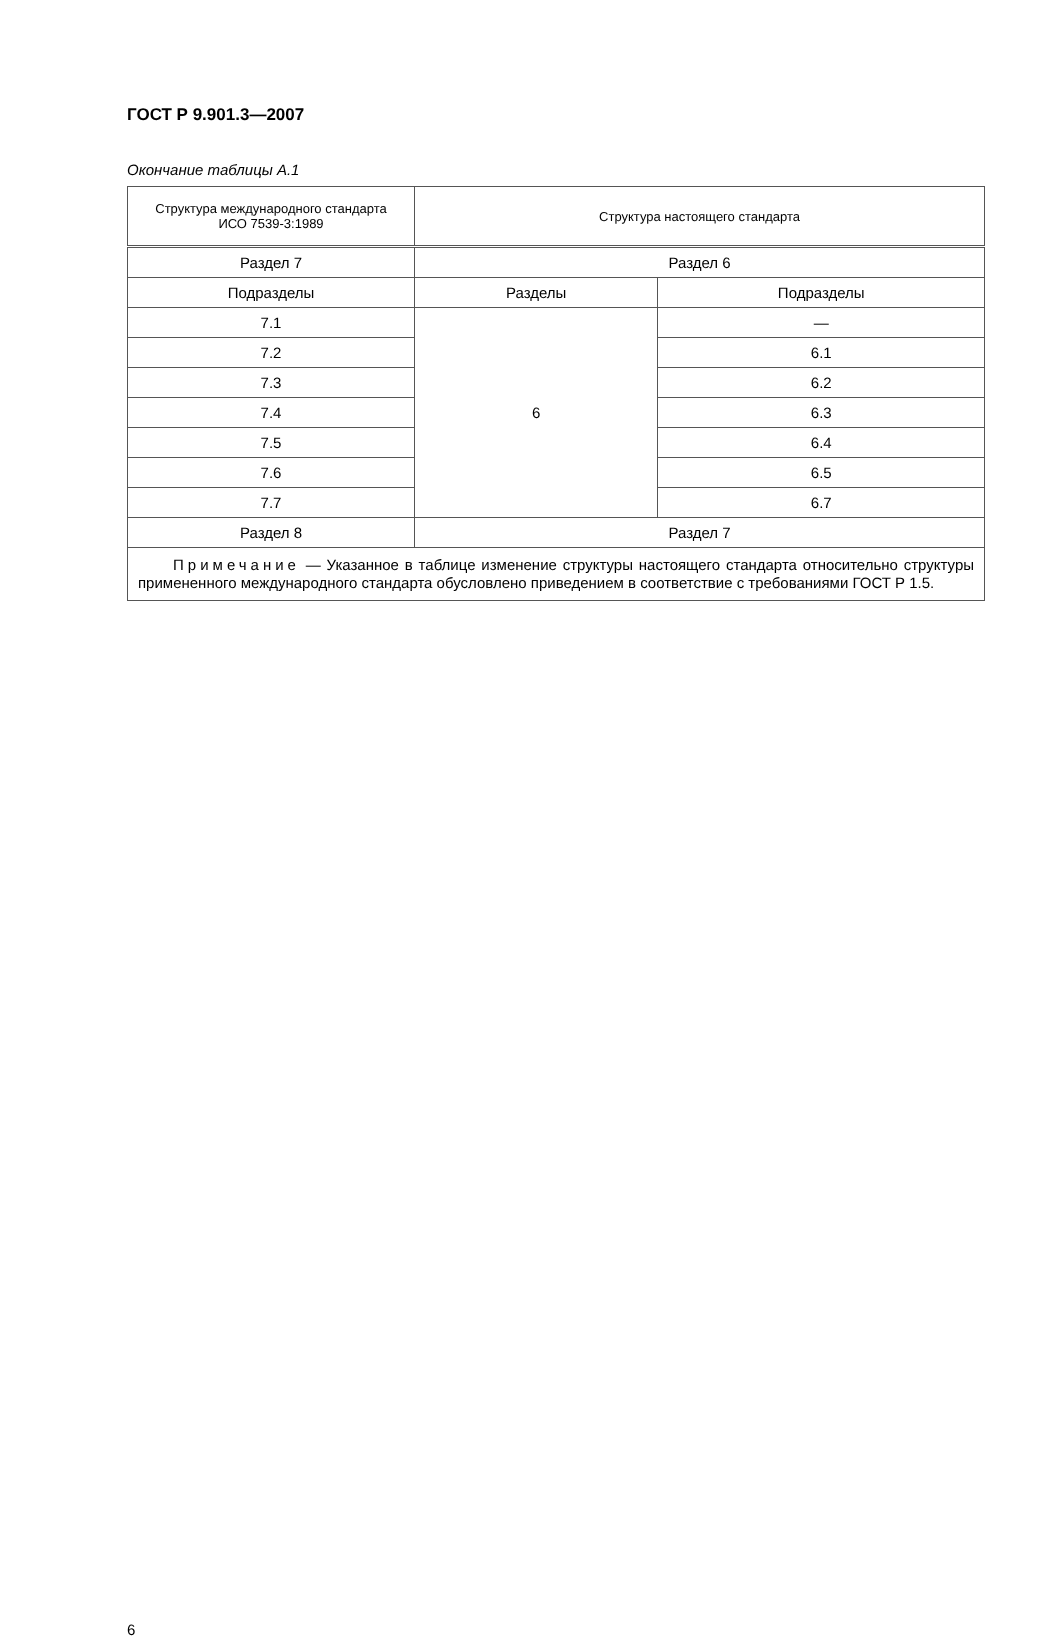ГОСТ Р 9.901.3—2007
Окончание таблицы А.1
| Структура международного стандарта ИСО 7539-3:1989 | Структура настоящего стандарта | |
| --- | --- | --- |
| Раздел 7 | Раздел 6 | |
| Подразделы | Разделы | Подразделы |
| 7.1 | 6 | — |
| 7.2 | | 6.1 |
| 7.3 | | 6.2 |
| 7.4 | | 6.3 |
| 7.5 | | 6.4 |
| 7.6 | | 6.5 |
| 7.7 | | 6.7 |
| Раздел 8 | Раздел 7 | |
| Примечание — Указанное в таблице изменение структуры настоящего стандарта относительно структуры примененного международного стандарта обусловлено приведением в соответствие с требованиями ГОСТ Р 1.5. | | |
6